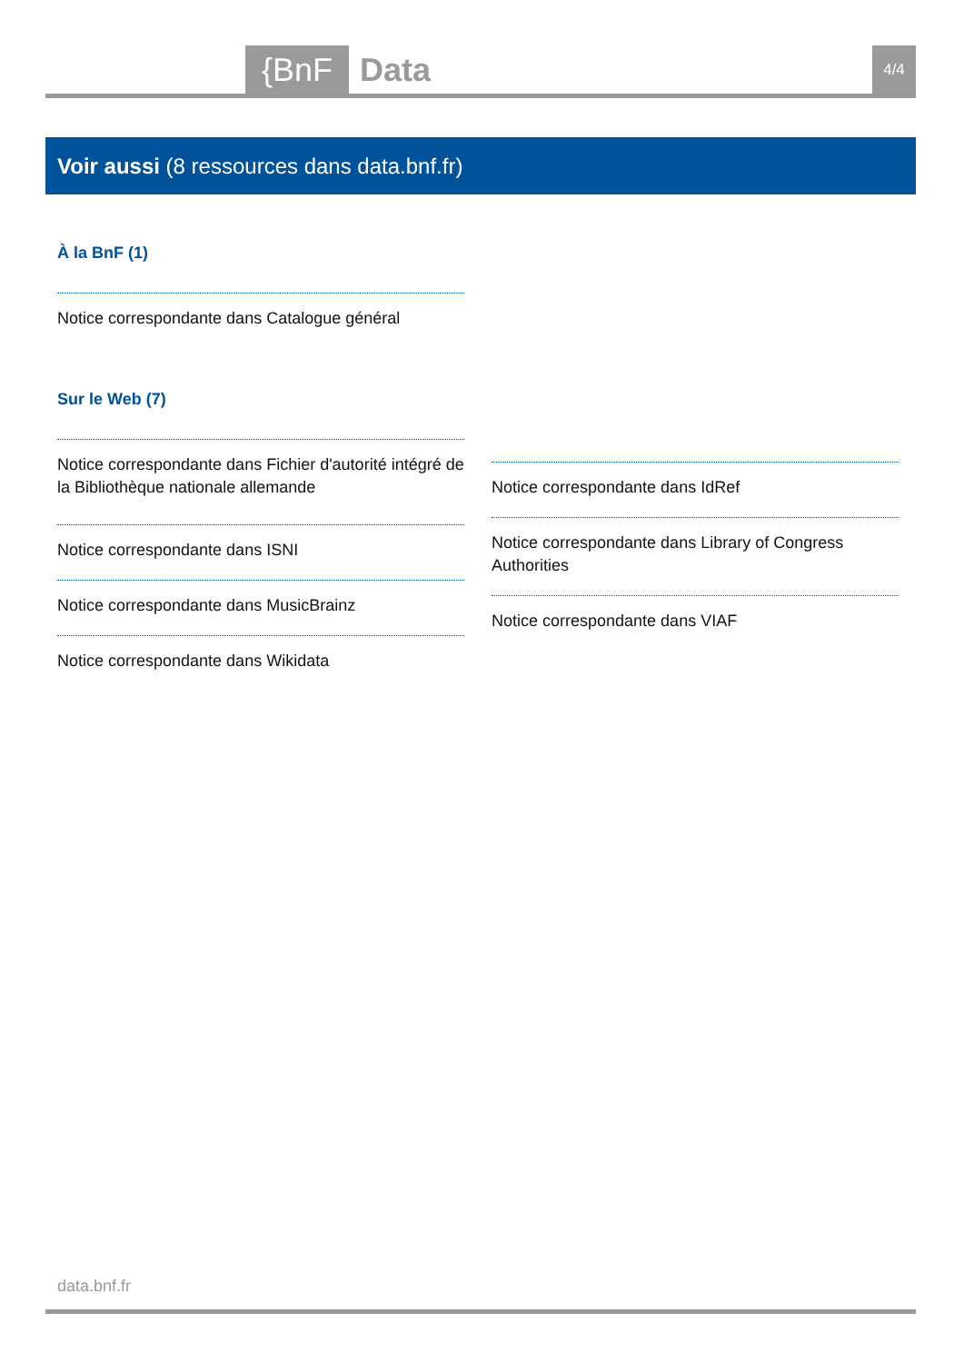{BnF Data 4/4
Voir aussi (8 ressources dans data.bnf.fr)
À la BnF (1)
Notice correspondante dans Catalogue général
Sur le Web (7)
Notice correspondante dans Fichier d'autorité intégré de la Bibliothèque nationale allemande
Notice correspondante dans ISNI
Notice correspondante dans MusicBrainz
Notice correspondante dans Wikidata
Notice correspondante dans IdRef
Notice correspondante dans Library of Congress Authorities
Notice correspondante dans VIAF
data.bnf.fr